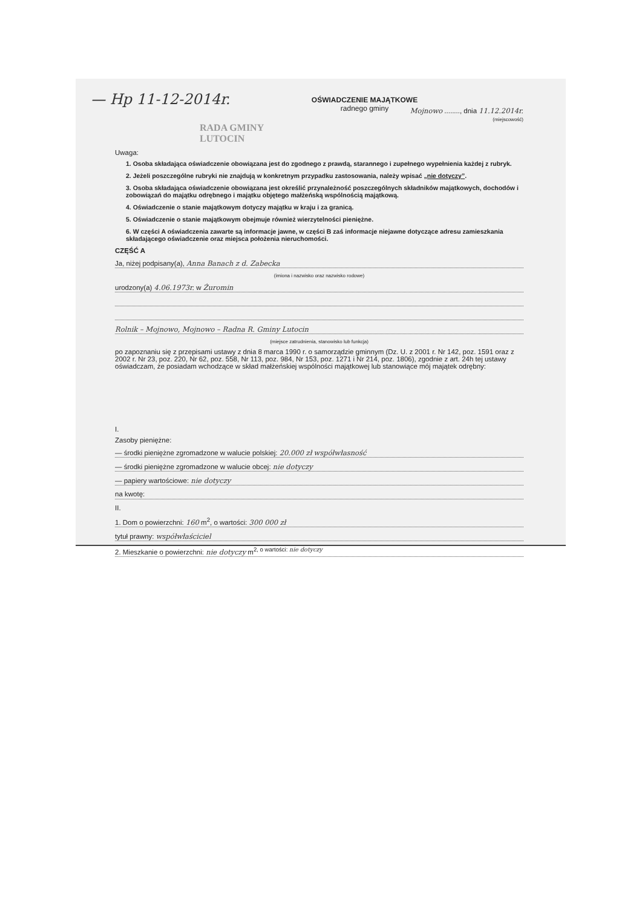— Hp 11-12-2014r.
OŚWIADCZENIE MAJĄTKOWE
radnego gminy
Mojnowo ........, dnia 11.12.2014r.
(miejscowość)
RADA GMINY
LUTOCIN
Uwaga:
1. Osoba składająca oświadczenie obowiązana jest do zgodnego z prawdą, starannego i zupełnego wypełnienia każdej z rubryk.
2. Jeżeli poszczególne rubryki nie znajdują w konkretnym przypadku zastosowania, należy wpisać „nie dotyczy”.
3. Osoba składająca oświadczenie obowiązana jest określić przynależność poszczególnych składników majątkowych, dochodów i zobowiązań do majątku odrębnego i majątku objętego małżeńską wspólnością majątkową.
4. Oświadczenie o stanie majątkowym dotyczy majątku w kraju i za granicą.
5. Oświadczenie o stanie majątkowym obejmuje również wierzytelności pieniężne.
6. W części A oświadczenia zawarte są informacje jawne, w części B zaś informacje niejawne dotyczące adresu zamieszkania składającego oświadczenie oraz miejsca położenia nieruchomości.
CZĘŚĆ A
Ja, niżej podpisany(a), Anna Banach z d. Zabecka
(imiona i nazwisko oraz nazwisko rodowe)
urodzony(a) 4.06.1973r. w Żuromin
Rolnik – Mojnowo, Mojnowo – Radna R. Gminy Lutocin
(miejsce zatrudnienia, stanowisko lub funkcja)
po zapoznaniu się z przepisami ustawy z dnia 8 marca 1990 r. o samorządzie gminnym (Dz. U. z 2001 r. Nr 142, poz. 1591 oraz z 2002 r. Nr 23, poz. 220, Nr 62, poz. 558, Nr 113, poz. 984, Nr 153, poz. 1271 i Nr 214, poz. 1806), zgodnie z art. 24h tej ustawy oświadczam, że posiadam wchodzące w skład małżeńskiej wspólności majątkowej lub stanowiące mój majątek odrębny:
I.
Zasoby pieniężne:
— środki pieniężne zgromadzone w walucie polskiej: 20.000 zł współwłasność
— środki pieniężne zgromadzone w walucie obcej: nie dotyczy
— papiery wartościowe: nie dotyczy
na kwotę:
II.
1. Dom o powierzchni: 160 m<sup>2</sup>, o wartości: 300 000 zł
tytuł prawny: współwłaściciel
2. Mieszkanie o powierzchni: nie dotyczy m<sup>2, o wartości: nie dotyczy</sup>